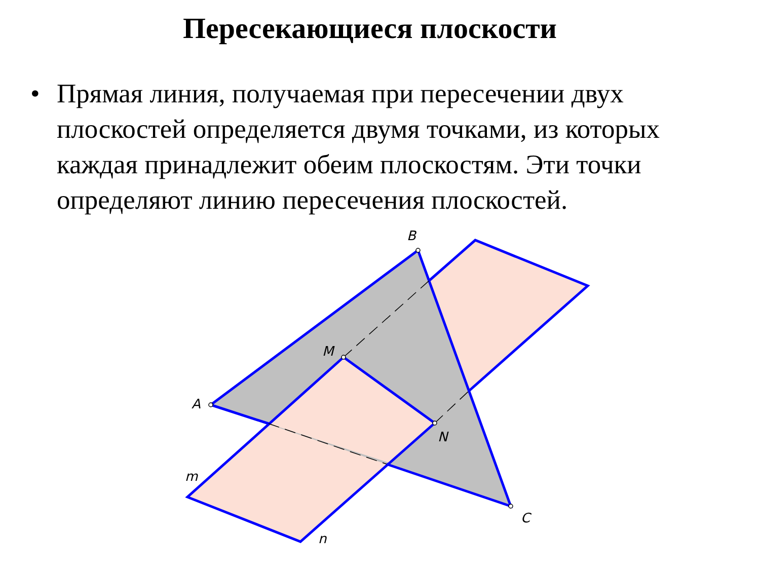Пересекающиеся плоскости
• Прямая линия, получаемая при пересечении двух плоскостей определяется двумя точками, из которых каждая принадлежит обеим плоскостям. Эти точки определяют линию пересечения плоскостей.
B
A
C
M
N
m
n